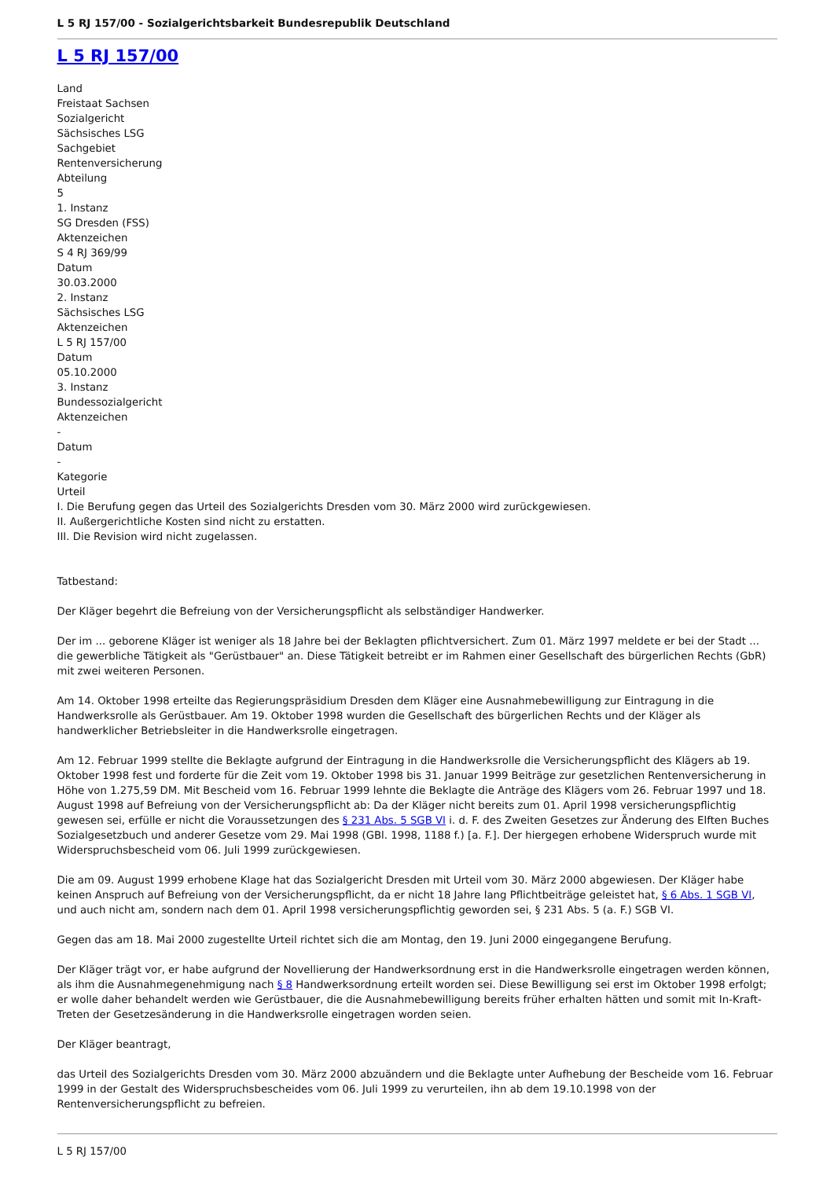L 5 RJ 157/00 - Sozialgerichtsbarkeit Bundesrepublik Deutschland
L 5 RJ 157/00
Land
Freistaat Sachsen
Sozialgericht
Sächsisches LSG
Sachgebiet
Rentenversicherung
Abteilung
5
1. Instanz
SG Dresden (FSS)
Aktenzeichen
S 4 RJ 369/99
Datum
30.03.2000
2. Instanz
Sächsisches LSG
Aktenzeichen
L 5 RJ 157/00
Datum
05.10.2000
3. Instanz
Bundessozialgericht
Aktenzeichen
-
Datum
-
Kategorie
Urteil
I. Die Berufung gegen das Urteil des Sozialgerichts Dresden vom 30. März 2000 wird zurückgewiesen.
II. Außergerichtliche Kosten sind nicht zu erstatten.
III. Die Revision wird nicht zugelassen.
Tatbestand:
Der Kläger begehrt die Befreiung von der Versicherungspflicht als selbständiger Handwerker.
Der im ... geborene Kläger ist weniger als 18 Jahre bei der Beklagten pflichtversichert. Zum 01. März 1997 meldete er bei der Stadt ... die gewerbliche Tätigkeit als "Gerüstbauer" an. Diese Tätigkeit betreibt er im Rahmen einer Gesellschaft des bürgerlichen Rechts (GbR) mit zwei weiteren Personen.
Am 14. Oktober 1998 erteilte das Regierungspräsidium Dresden dem Kläger eine Ausnahmebewilligung zur Eintragung in die Handwerksrolle als Gerüstbauer. Am 19. Oktober 1998 wurden die Gesellschaft des bürgerlichen Rechts und der Kläger als handwerklicher Betriebsleiter in die Handwerksrolle eingetragen.
Am 12. Februar 1999 stellte die Beklagte aufgrund der Eintragung in die Handwerksrolle die Versicherungspflicht des Klägers ab 19. Oktober 1998 fest und forderte für die Zeit vom 19. Oktober 1998 bis 31. Januar 1999 Beiträge zur gesetzlichen Rentenversicherung in Höhe von 1.275,59 DM. Mit Bescheid vom 16. Februar 1999 lehnte die Beklagte die Anträge des Klägers vom 26. Februar 1997 und 18. August 1998 auf Befreiung von der Versicherungspflicht ab: Da der Kläger nicht bereits zum 01. April 1998 versicherungspflichtig gewesen sei, erfülle er nicht die Voraussetzungen des § 231 Abs. 5 SGB VI i. d. F. des Zweiten Gesetzes zur Änderung des Elften Buches Sozialgesetzbuch und anderer Gesetze vom 29. Mai 1998 (GBl. 1998, 1188 f.) [a. F.]. Der hiergegen erhobene Widerspruch wurde mit Widerspruchsbescheid vom 06. Juli 1999 zurückgewiesen.
Die am 09. August 1999 erhobene Klage hat das Sozialgericht Dresden mit Urteil vom 30. März 2000 abgewiesen. Der Kläger habe keinen Anspruch auf Befreiung von der Versicherungspflicht, da er nicht 18 Jahre lang Pflichtbeiträge geleistet hat, § 6 Abs. 1 SGB VI, und auch nicht am, sondern nach dem 01. April 1998 versicherungspflichtig geworden sei, § 231 Abs. 5 (a. F.) SGB VI.
Gegen das am 18. Mai 2000 zugestellte Urteil richtet sich die am Montag, den 19. Juni 2000 eingegangene Berufung.
Der Kläger trägt vor, er habe aufgrund der Novellierung der Handwerksordnung erst in die Handwerksrolle eingetragen werden können, als ihm die Ausnahmegenehmigung nach § 8 Handwerksordnung erteilt worden sei. Diese Bewilligung sei erst im Oktober 1998 erfolgt; er wolle daher behandelt werden wie Gerüstbauer, die die Ausnahmebewilligung bereits früher erhalten hätten und somit mit In-Kraft-Treten der Gesetzesänderung in die Handwerksrolle eingetragen worden seien.
Der Kläger beantragt,
das Urteil des Sozialgerichts Dresden vom 30. März 2000 abzuändern und die Beklagte unter Aufhebung der Bescheide vom 16. Februar 1999 in der Gestalt des Widerspruchsbescheides vom 06. Juli 1999 zu verurteilen, ihn ab dem 19.10.1998 von der Rentenversicherungspflicht zu befreien.
L 5 RJ 157/00